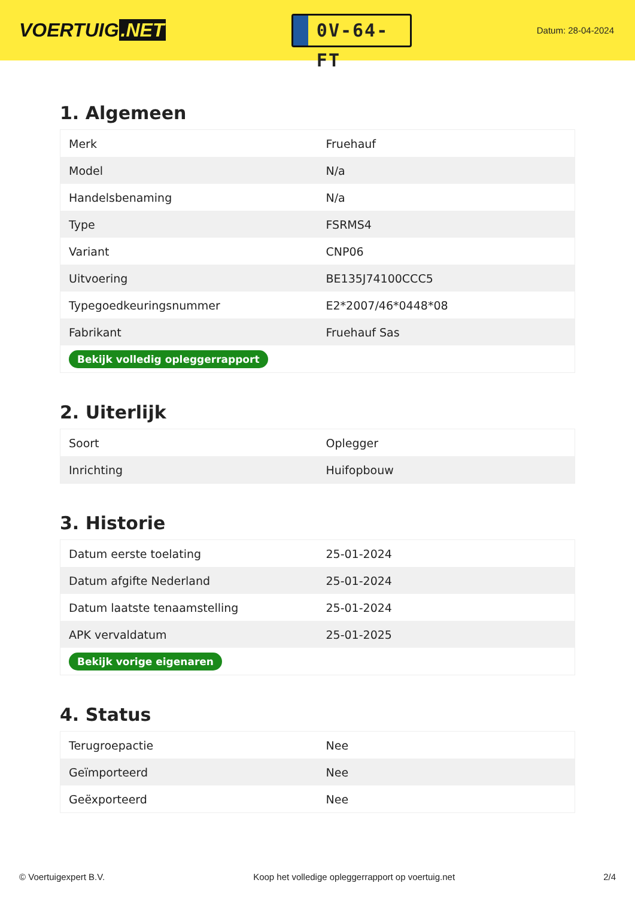VOERTUIG.NET
0V-64-FT
Datum: 28-04-2024
1. Algemeen
| Merk | Fruehauf |
| Model | N/a |
| Handelsbenaming | N/a |
| Type | FSRMS4 |
| Variant | CNP06 |
| Uitvoering | BE135J74100CCC5 |
| Typegoedkeuringsnummer | E2*2007/46*0448*08 |
| Fabrikant | Fruehauf Sas |
| Bekijk volledig opleggerrapport | |
2. Uiterlijk
| Soort | Oplegger |
| Inrichting | Huifopbouw |
3. Historie
| Datum eerste toelating | 25-01-2024 |
| Datum afgifte Nederland | 25-01-2024 |
| Datum laatste tenaamstelling | 25-01-2024 |
| APK vervaldatum | 25-01-2025 |
| Bekijk vorige eigenaren | |
4. Status
| Terugroepactie | Nee |
| Geïmporteerd | Nee |
| Geëxporteerd | Nee |
© Voertuigexpert B.V. Koop het volledige opleggerrapport op voertuig.net 2/4